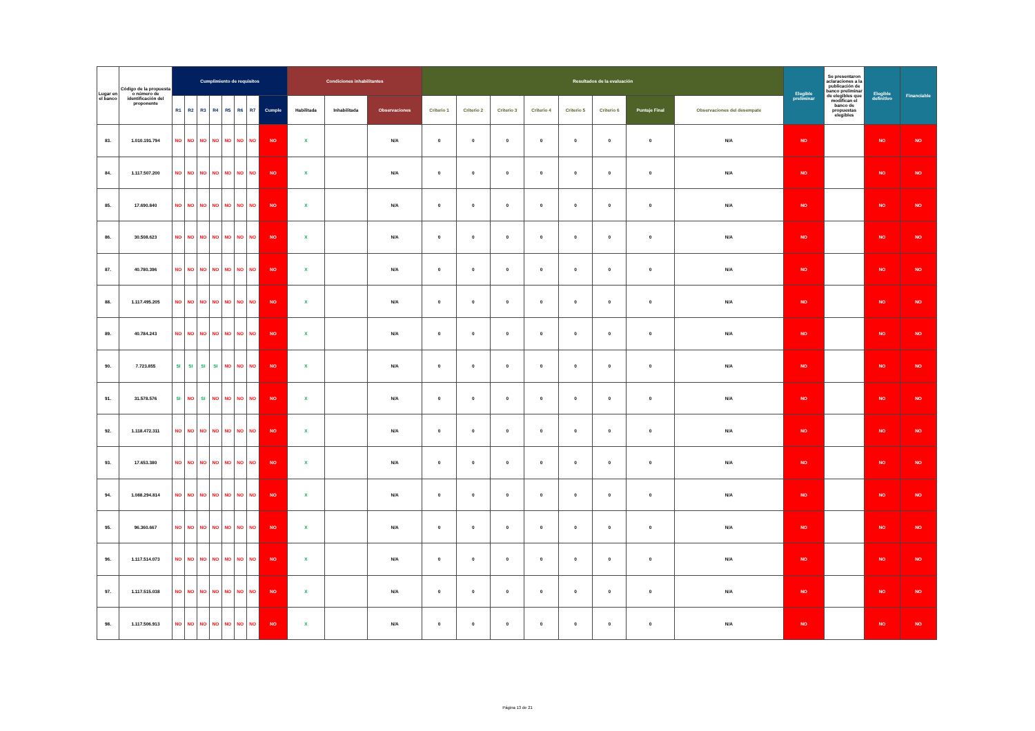| Lugar en el banco | Código de la propuesta o número de identificación del proponente | Cumplimiento de requisitos | | | | | | | | Condiciones inhabilitantes | | | Resultados de la evaluación | | | | | | | | Elegible preliminar | Se presentaron aclaraciones a la publicación de banco preliminar de elegibles que modifican el banco de propuestas elegibles | Elegible definitivo | Financiable |
| --- | --- | --- | --- | --- | --- | --- | --- | --- | --- | --- | --- | --- | --- | --- | --- | --- | --- | --- | --- | --- | --- | --- | --- | --- |
| | | R1 | R2 | R3 | R4 | R5 | R6 | R7 | Cumple | Habilitada | Inhabilitada | Observaciones | Criterio 1 | Criterio 2 | Criterio 3 | Criterio 4 | Criterio 5 | Criterio 6 | Puntaje Final | Observaciones del desempate | | | | |
| 83. | 1.010.191.794 | NO | NO | NO | NO | NO | NO | NO | NO | X | | N/A | 0 | 0 | 0 | 0 | 0 | 0 | 0 | N/A | NO | | NO | NO |
| 84. | 1.117.507.200 | NO | NO | NO | NO | NO | NO | NO | NO | X | | N/A | 0 | 0 | 0 | 0 | 0 | 0 | 0 | N/A | NO | | NO | NO |
| 85. | 17.690.840 | NO | NO | NO | NO | NO | NO | NO | NO | X | | N/A | 0 | 0 | 0 | 0 | 0 | 0 | 0 | N/A | NO | | NO | NO |
| 86. | 30.508.623 | NO | NO | NO | NO | NO | NO | NO | NO | X | | N/A | 0 | 0 | 0 | 0 | 0 | 0 | 0 | N/A | NO | | NO | NO |
| 87. | 40.780.396 | NO | NO | NO | NO | NO | NO | NO | NO | X | | N/A | 0 | 0 | 0 | 0 | 0 | 0 | 0 | N/A | NO | | NO | NO |
| 88. | 1.117.495.205 | NO | NO | NO | NO | NO | NO | NO | NO | X | | N/A | 0 | 0 | 0 | 0 | 0 | 0 | 0 | N/A | NO | | NO | NO |
| 89. | 40.784.243 | NO | NO | NO | NO | NO | NO | NO | NO | X | | N/A | 0 | 0 | 0 | 0 | 0 | 0 | 0 | N/A | NO | | NO | NO |
| 90. | 7.723.855 | SI | SI | SI | SI | NO | NO | NO | NO | X | | N/A | 0 | 0 | 0 | 0 | 0 | 0 | 0 | N/A | NO | | NO | NO |
| 91. | 31.578.576 | SI | NO | SI | NO | NO | NO | NO | NO | X | | N/A | 0 | 0 | 0 | 0 | 0 | 0 | 0 | N/A | NO | | NO | NO |
| 92. | 1.118.472.311 | NO | NO | NO | NO | NO | NO | NO | NO | X | | N/A | 0 | 0 | 0 | 0 | 0 | 0 | 0 | N/A | NO | | NO | NO |
| 93. | 17.653.380 | NO | NO | NO | NO | NO | NO | NO | NO | X | | N/A | 0 | 0 | 0 | 0 | 0 | 0 | 0 | N/A | NO | | NO | NO |
| 94. | 1.088.294.814 | NO | NO | NO | NO | NO | NO | NO | NO | X | | N/A | 0 | 0 | 0 | 0 | 0 | 0 | 0 | N/A | NO | | NO | NO |
| 95. | 96.360.667 | NO | NO | NO | NO | NO | NO | NO | NO | X | | N/A | 0 | 0 | 0 | 0 | 0 | 0 | 0 | N/A | NO | | NO | NO |
| 96. | 1.117.514.073 | NO | NO | NO | NO | NO | NO | NO | NO | X | | N/A | 0 | 0 | 0 | 0 | 0 | 0 | 0 | N/A | NO | | NO | NO |
| 97. | 1.117.515.038 | NO | NO | NO | NO | NO | NO | NO | NO | X | | N/A | 0 | 0 | 0 | 0 | 0 | 0 | 0 | N/A | NO | | NO | NO |
| 98. | 1.117.506.913 | NO | NO | NO | NO | NO | NO | NO | NO | X | | N/A | 0 | 0 | 0 | 0 | 0 | 0 | 0 | N/A | NO | | NO | NO |
Página 13 de 21